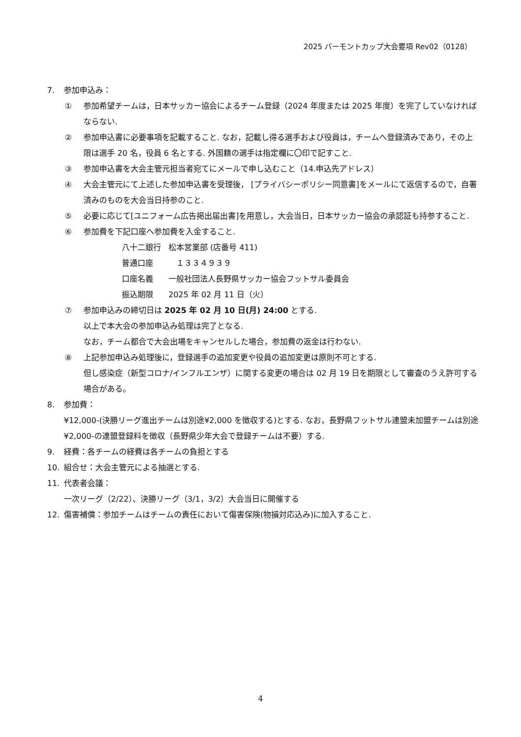2025 バーモントカップ大会要項 Rev02（0128）
7. 参加申込み：
① 参加希望チームは，日本サッカー協会によるチーム登録（2024 年度または 2025 年度）を完了していなければならない.
② 参加申込書に必要事項を記載すること. なお，記載し得る選手および役員は，チームへ登録済みであり，その上限は選手 20 名，役員 6 名とする. 外国籍の選手は指定欄に〇印で記すこと.
③ 参加申込書を大会主管元担当者宛てにメールで申し込むこと（14.申込先アドレス）
④ 大会主管元にて上述した参加申込書を受理後， [プライバシーポリシー同意書]をメールにて返信するので，自署済みのものを大会当日持参のこと.
⑤ 必要に応じて[ユニフォーム広告掲出届出書]を用意し，大会当日，日本サッカー協会の承認証も持参すること.
⑥ 参加費を下記口座へ参加費を入金すること.
八十二銀行 松本営業部 (店番号 411)
普通口座　１３３４９３９
口座名義 一般社団法人長野県サッカー協会フットサル委員会
振込期限 2025 年 02 月 11 日（火）
⑦ 参加申込みの締切日は 2025 年 02 月 10 日(月) 24:00 とする.
以上で本大会の参加申込み処理は完了となる.
なお，チーム都合で大会出場をキャンセルした場合，参加費の返金は行わない.
⑧ 上記参加申込み処理後に，登録選手の追加変更や役員の追加変更は原則不可とする.
但し感染症（新型コロナ/インフルエンザ）に関する変更の場合は 02 月 19 日を期限として審査のうえ許可する場合がある。
8. 参加費：
¥12,000-(決勝リーグ進出チームは別途¥2,000 を徴収する)とする. なお，長野県フットサル連盟未加盟チームは別途¥2,000-の連盟登録料を徴収（長野県少年大会で登録チームは不要）する.
9. 経費：各チームの経費は各チームの負担とする
10. 組合せ：大会主管元による抽選とする.
11. 代表者会議：
一次リーグ（2/22）、決勝リーグ（3/1，3/2）大会当日に開催する
12. 傷害補償：参加チームはチームの責任において傷害保険(物損対応込み)に加入すること.
4